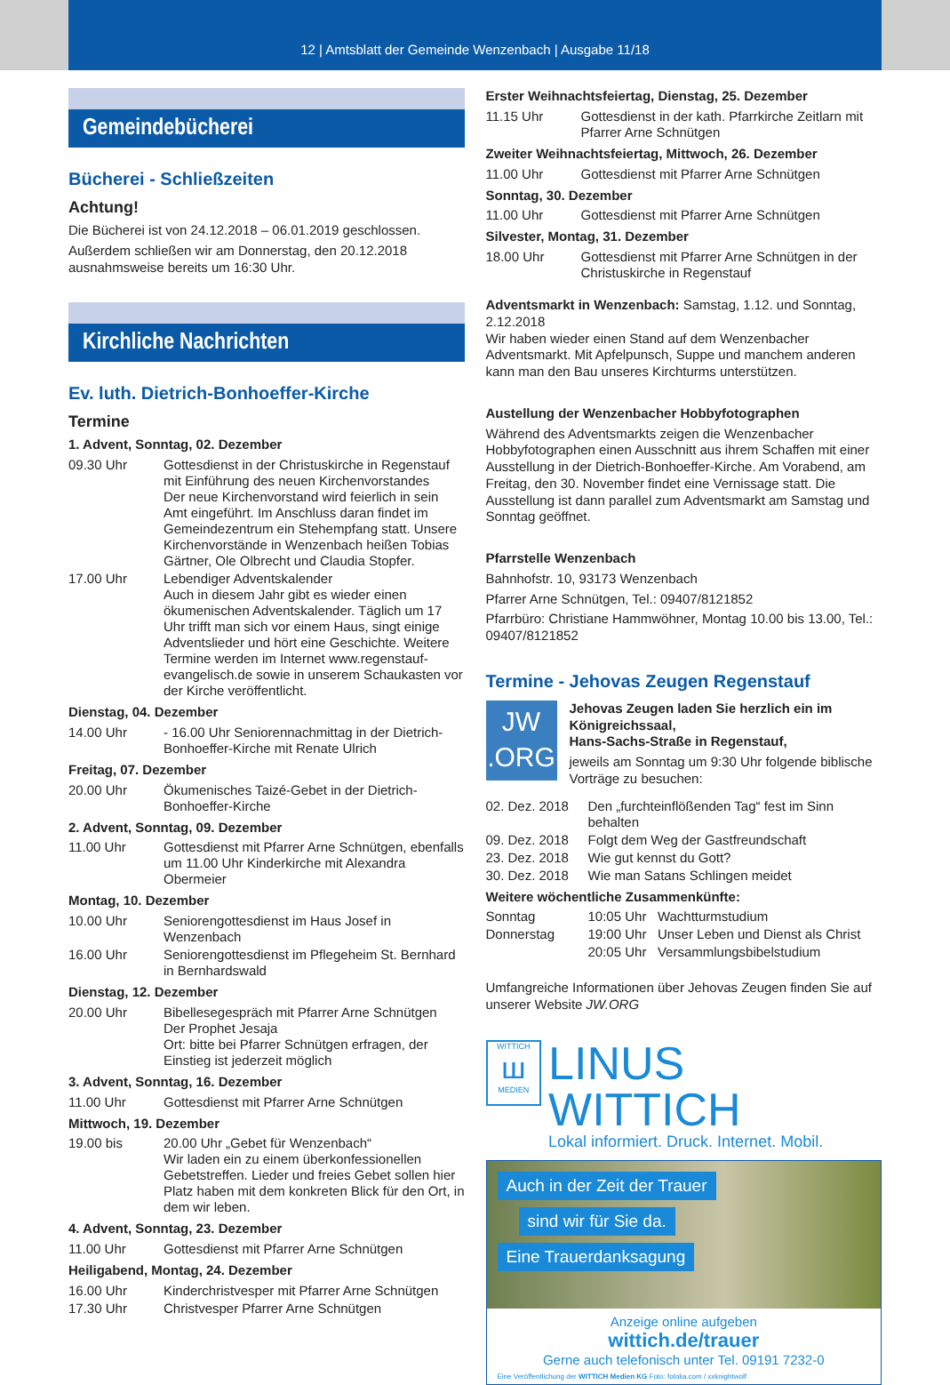12 | Amtsblatt der Gemeinde Wenzenbach | Ausgabe 11/18
Gemeindebücherei
Bücherei - Schließzeiten
Achtung!
Die Bücherei ist von 24.12.2018 – 06.01.2019 geschlossen.
Außerdem schließen wir am Donnerstag, den 20.12.2018 ausnahmsweise bereits um 16:30 Uhr.
Kirchliche Nachrichten
Ev. luth. Dietrich-Bonhoeffer-Kirche
Termine
1. Advent, Sonntag, 02. Dezember
09.30 Uhr Gottesdienst in der Christuskirche in Regenstauf mit Einführung des neuen Kirchenvorstandes
Der neue Kirchenvorstand wird feierlich in sein Amt eingeführt. Im Anschluss daran findet im Gemeindezentrum ein Stehempfang statt. Unsere Kirchenvorstände in Wenzenbach heißen Tobias Gärtner, Ole Olbrecht und Claudia Stopfer.
17.00 Uhr Lebendiger Adventskalender
Auch in diesem Jahr gibt es wieder einen ökumenischen Adventskalender. Täglich um 17 Uhr trifft man sich vor einem Haus, singt einige Adventslieder und hört eine Geschichte. Weitere Termine werden im Internet www.regenstauf-evangelisch.de sowie in unserem Schaukasten vor der Kirche veröffentlicht.
Dienstag, 04. Dezember
14.00 Uhr - 16.00 Uhr Seniorennachmittag in der Dietrich-Bonhoeffer-Kirche mit Renate Ulrich
Freitag, 07. Dezember
20.00 Uhr Ökumenisches Taizé-Gebet in der Dietrich-Bonhoeffer-Kirche
2. Advent, Sonntag, 09. Dezember
11.00 Uhr Gottesdienst mit Pfarrer Arne Schnütgen, ebenfalls um 11.00 Uhr Kinderkirche mit Alexandra Obermeier
Montag, 10. Dezember
10.00 Uhr Seniorengottesdienst im Haus Josef in Wenzenbach
16.00 Uhr Seniorengottesdienst im Pflegeheim St. Bernhard in Bernhardswald
Dienstag, 12. Dezember
20.00 Uhr Bibellesegespräch mit Pfarrer Arne Schnütgen
Der Prophet Jesaja
Ort: bitte bei Pfarrer Schnütgen erfragen, der Einstieg ist jederzeit möglich
3. Advent, Sonntag, 16. Dezember
11.00 Uhr Gottesdienst mit Pfarrer Arne Schnütgen
Mittwoch, 19. Dezember
19.00 bis 20.00 Uhr „Gebet für Wenzenbach“
Wir laden ein zu einem überkonfessionellen Gebetstreffen. Lieder und freies Gebet sollen hier Platz haben mit dem konkreten Blick für den Ort, in dem wir leben.
4. Advent, Sonntag, 23. Dezember
11.00 Uhr Gottesdienst mit Pfarrer Arne Schnütgen
Heiligabend, Montag, 24. Dezember
16.00 Uhr Kinderchristvesper mit Pfarrer Arne Schnütgen
17.30 Uhr Christvesper Pfarrer Arne Schnütgen
Erster Weihnachtsfeiertag, Dienstag, 25. Dezember
11.15 Uhr Gottesdienst in der kath. Pfarrkirche Zeitlarn mit Pfarrer Arne Schnütgen
Zweiter Weihnachtsfeiertag, Mittwoch, 26. Dezember
11.00 Uhr Gottesdienst mit Pfarrer Arne Schnütgen
Sonntag, 30. Dezember
11.00 Uhr Gottesdienst mit Pfarrer Arne Schnütgen
Silvester, Montag, 31. Dezember
18.00 Uhr Gottesdienst mit Pfarrer Arne Schnütgen in der Christuskirche in Regenstauf
Adventsmarkt in Wenzenbach: Samstag, 1.12. und Sonntag, 2.12.2018
Wir haben wieder einen Stand auf dem Wenzenbacher Adventsmarkt. Mit Apfelpunsch, Suppe und manchem anderen kann man den Bau unseres Kirchturms unterstützen.
Austellung der Wenzenbacher Hobbyfotographen
Während des Adventsmarkts zeigen die Wenzenbacher Hobbyfotographen einen Ausschnitt aus ihrem Schaffen mit einer Ausstellung in der Dietrich-Bonhoeffer-Kirche. Am Vorabend, am Freitag, den 30. November findet eine Vernissage statt. Die Ausstellung ist dann parallel zum Adventsmarkt am Samstag und Sonntag geöffnet.
Pfarrstelle Wenzenbach
Bahnhofstr. 10, 93173 Wenzenbach
Pfarrer Arne Schnütgen, Tel.: 09407/8121852
Pfarrbüro: Christiane Hammwöhner, Montag 10.00 bis 13.00, Tel.: 09407/8121852
Termine - Jehovas Zeugen Regenstauf
JW
.ORG
Jehovas Zeugen laden Sie herzlich ein im Königreichssaal,
Hans-Sachs-Straße in Regenstauf,
jeweils am Sonntag um 9:30 Uhr folgende biblische Vorträge zu besuchen:
02. Dez. 2018 Den „furchteinflößenden Tag“ fest im Sinn behalten
09. Dez. 2018 Folgt dem Weg der Gastfreundschaft
23. Dez. 2018 Wie gut kennst du Gott?
30. Dez. 2018 Wie man Satans Schlingen meidet
Weitere wöchentliche Zusammenkünfte:
Sonntag 10:05 Uhr Wachtturmstudium
Donnerstag 19:00 Uhr Unser Leben und Dienst als Christ
20:05 Uhr Versammlungsbibelstudium
Umfangreiche Informationen über Jehovas Zeugen finden Sie auf unserer Website JW.ORG
WITTICH
ш
MEDIEN
LINUS WITTICH
Lokal informiert. Druck. Internet. Mobil.
Auch in der Zeit der Trauer
sind wir für Sie da.
Eine Trauerdanksagung
Anzeige online aufgeben
wittich.de/trauer
Gerne auch telefonisch unter Tel. 09191 7232-0
Eine Veröffentlichung der WITTICH Medien KG Foto: fotolia.com / xxknightwolf